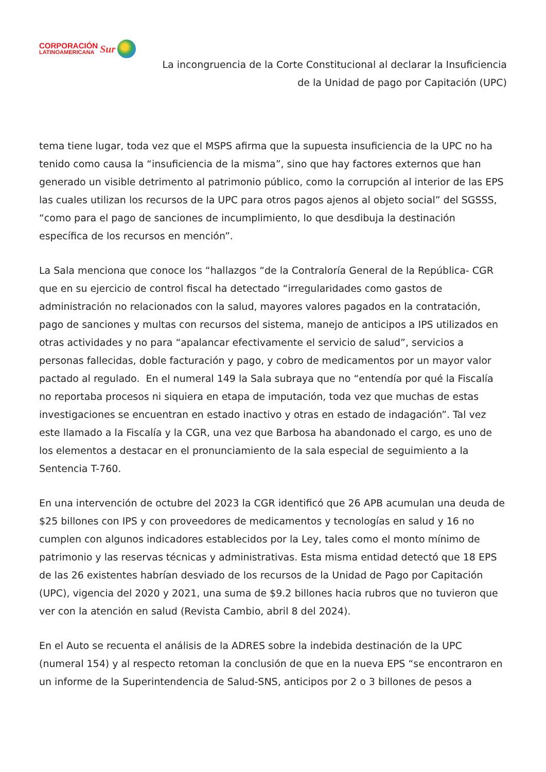CORPORACIÓN
LATINOAMERICANA
Sur
La incongruencia de la Corte Constitucional al declarar la Insuficiencia
de la Unidad de pago por Capitación (UPC)
tema tiene lugar, toda vez que el MSPS afirma que la supuesta insuficiencia de la UPC no ha tenido como causa la “insuficiencia de la misma”, sino que hay factores externos que han generado un visible detrimento al patrimonio público, como la corrupción al interior de las EPS las cuales utilizan los recursos de la UPC para otros pagos ajenos al objeto social” del SGSSS, “como para el pago de sanciones de incumplimiento, lo que desdibuja la destinación específica de los recursos en mención”.
La Sala menciona que conoce los “hallazgos “de la Contraloría General de la República- CGR que en su ejercicio de control fiscal ha detectado “irregularidades como gastos de administración no relacionados con la salud, mayores valores pagados en la contratación, pago de sanciones y multas con recursos del sistema, manejo de anticipos a IPS utilizados en otras actividades y no para “apalancar efectivamente el servicio de salud”, servicios a personas fallecidas, doble facturación y pago, y cobro de medicamentos por un mayor valor pactado al regulado. En el numeral 149 la Sala subraya que no “entendía por qué la Fiscalía no reportaba procesos ni siquiera en etapa de imputación, toda vez que muchas de estas investigaciones se encuentran en estado inactivo y otras en estado de indagación”. Tal vez este llamado a la Fiscalía y la CGR, una vez que Barbosa ha abandonado el cargo, es uno de los elementos a destacar en el pronunciamiento de la sala especial de seguimiento a la Sentencia T-760.
En una intervención de octubre del 2023 la CGR identificó que 26 APB acumulan una deuda de $25 billones con IPS y con proveedores de medicamentos y tecnologías en salud y 16 no cumplen con algunos indicadores establecidos por la Ley, tales como el monto mínimo de patrimonio y las reservas técnicas y administrativas. Esta misma entidad detectó que 18 EPS de las 26 existentes habrían desviado de los recursos de la Unidad de Pago por Capitación (UPC), vigencia del 2020 y 2021, una suma de $9.2 billones hacia rubros que no tuvieron que ver con la atención en salud (Revista Cambio, abril 8 del 2024).
En el Auto se recuenta el análisis de la ADRES sobre la indebida destinación de la UPC (numeral 154) y al respecto retoman la conclusión de que en la nueva EPS “se encontraron en un informe de la Superintendencia de Salud-SNS, anticipos por 2 o 3 billones de pesos a